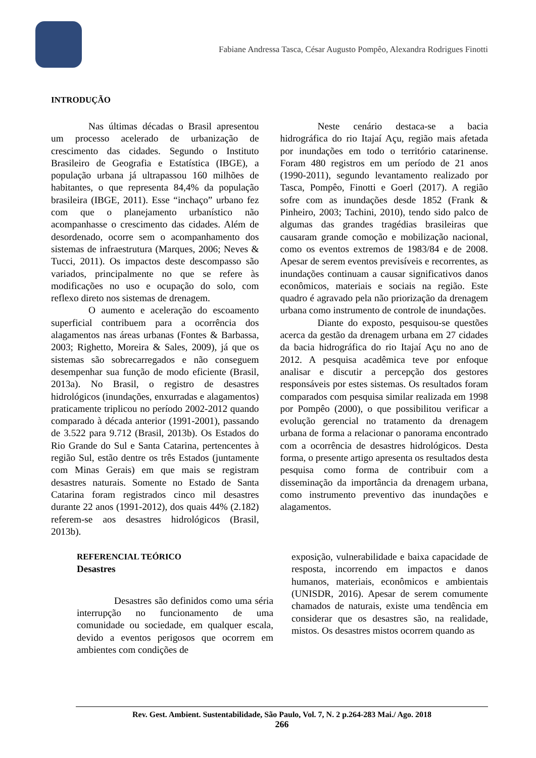Fabiane Andressa Tasca, César Augusto Pompêo, Alexandra Rodrigues Finotti
INTRODUÇÃO
Nas últimas décadas o Brasil apresentou um processo acelerado de urbanização de crescimento das cidades. Segundo o Instituto Brasileiro de Geografia e Estatística (IBGE), a população urbana já ultrapassou 160 milhões de habitantes, o que representa 84,4% da população brasileira (IBGE, 2011). Esse “inchaço” urbano fez com que o planejamento urbanístico não acompanhasse o crescimento das cidades. Além de desordenado, ocorre sem o acompanhamento dos sistemas de infraestrutura (Marques, 2006; Neves & Tucci, 2011). Os impactos deste descompasso são variados, principalmente no que se refere às modificações no uso e ocupação do solo, com reflexo direto nos sistemas de drenagem.
O aumento e aceleração do escoamento superficial contribuem para a ocorrência dos alagamentos nas áreas urbanas (Fontes & Barbassa, 2003; Righetto, Moreira & Sales, 2009), já que os sistemas são sobrecarregados e não conseguem desempenhar sua função de modo eficiente (Brasil, 2013a). No Brasil, o registro de desastres hidrológicos (inundações, enxurradas e alagamentos) praticamente triplicou no período 2002-2012 quando comparado à década anterior (1991-2001), passando de 3.522 para 9.712 (Brasil, 2013b). Os Estados do Rio Grande do Sul e Santa Catarina, pertencentes à região Sul, estão dentre os três Estados (juntamente com Minas Gerais) em que mais se registram desastres naturais. Somente no Estado de Santa Catarina foram registrados cinco mil desastres durante 22 anos (1991-2012), dos quais 44% (2.182) referem-se aos desastres hidrológicos (Brasil, 2013b).
Neste cenário destaca-se a bacia hidrográfica do rio Itajaí Açu, região mais afetada por inundações em todo o território catarinense. Foram 480 registros em um período de 21 anos (1990-2011), segundo levantamento realizado por Tasca, Pompêo, Finotti e Goerl (2017). A região sofre com as inundações desde 1852 (Frank & Pinheiro, 2003; Tachini, 2010), tendo sido palco de algumas das grandes tragédias brasileiras que causaram grande comoção e mobilização nacional, como os eventos extremos de 1983/84 e de 2008. Apesar de serem eventos previsíveis e recorrentes, as inundações continuam a causar significativos danos econômicos, materiais e sociais na região. Este quadro é agravado pela não priorização da drenagem urbana como instrumento de controle de inundações.
Diante do exposto, pesquisou-se questões acerca da gestão da drenagem urbana em 27 cidades da bacia hidrográfica do rio Itajaí Açu no ano de 2012. A pesquisa acadêmica teve por enfoque analisar e discutir a percepção dos gestores responsáveis por estes sistemas. Os resultados foram comparados com pesquisa similar realizada em 1998 por Pompêo (2000), o que possibilitou verificar a evolução gerencial no tratamento da drenagem urbana de forma a relacionar o panorama encontrado com a ocorrência de desastres hidrológicos. Desta forma, o presente artigo apresenta os resultados desta pesquisa como forma de contribuir com a disseminação da importância da drenagem urbana, como instrumento preventivo das inundações e alagamentos.
REFERENCIAL TEÓRICO
Desastres
Desastres são definidos como uma séria interrupção no funcionamento de uma comunidade ou sociedade, em qualquer escala, devido a eventos perigosos que ocorrem em ambientes com condições de
exposição, vulnerabilidade e baixa capacidade de resposta, incorrendo em impactos e danos humanos, materiais, econômicos e ambientais (UNISDR, 2016). Apesar de serem comumente chamados de naturais, existe uma tendência em considerar que os desastres são, na realidade, mistos. Os desastres mistos ocorrem quando as
Rev. Gest. Ambient. Sustentabilidade, São Paulo, Vol. 7, N. 2 p.264-283 Mai./ Ago. 2018
266